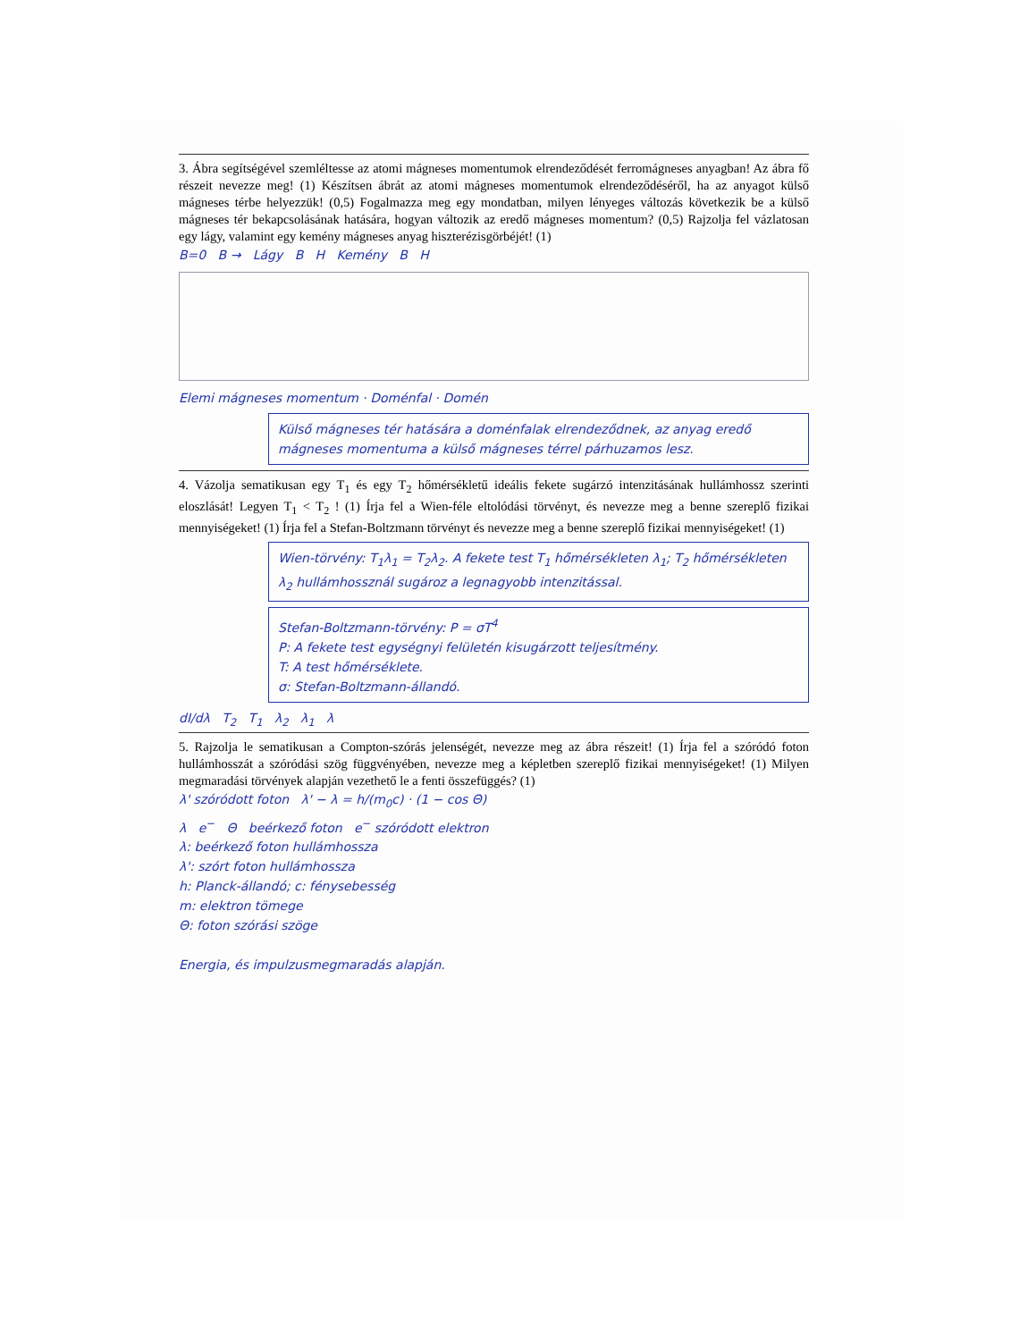3. Ábra segítségével szemléltesse az atomi mágneses momentumok elrendeződését ferromágneses anyagban! Az ábra fő részeit nevezze meg! (1) Készítsen ábrát az atomi mágneses momentumok elrendeződéséről, ha az anyagot külső mágneses térbe helyezzük! (0,5) Fogalmazza meg egy mondatban, milyen lényeges változás következik be a külső mágneses tér bekapcsolásának hatására, hogyan változik az eredő mágneses momentum? (0,5) Rajzolja fel vázlatosan egy lágy, valamint egy kemény mágneses anyag hiszterézisgörbéjét! (1)
B=0 B → Lágy B H Kemény B H
Elemi mágneses momentum · Doménfal · Domén
Külső mágneses tér hatására a doménfalak elrendeződnek, az anyag eredő mágneses momentuma a külső mágneses térrel párhuzamos lesz.
4. Vázolja sematikusan egy T<sub>1</sub> és egy T<sub>2</sub> hőmérsékletű ideális fekete sugárzó intenzitásának hullámhossz szerinti eloszlását! Legyen T<sub>1</sub> < T<sub>2</sub> ! (1) Írja fel a Wien-féle eltolódási törvényt, és nevezze meg a benne szereplő fizikai mennyiségeket! (1) Írja fel a Stefan-Boltzmann törvényt és nevezze meg a benne szereplő fizikai mennyiségeket! (1)
Wien-törvény: T<sub>1</sub>λ<sub>1</sub> = T<sub>2</sub>λ<sub>2</sub>. A fekete test T<sub>1</sub> hőmérsékleten λ<sub>1</sub>; T<sub>2</sub> hőmérsékleten λ<sub>2</sub> hullámhossznál sugároz a legnagyobb intenzitással.
Stefan-Boltzmann-törvény: P = σT<sup>4</sup>
P: A fekete test egységnyi felületén kisugárzott teljesítmény.
T: A test hőmérséklete.
σ: Stefan-Boltzmann-állandó.
dI/dλ T<sub>2</sub> T<sub>1</sub> λ<sub>2</sub> λ<sub>1</sub> λ
5. Rajzolja le sematikusan a Compton-szórás jelenségét, nevezze meg az ábra részeit! (1) Írja fel a szóródó foton hullámhosszát a szóródási szög függvényében, nevezze meg a képletben szereplő fizikai mennyiségeket! (1) Milyen megmaradási törvények alapján vezethető le a fenti összefüggés? (1)
λ' szóródott foton λ' − λ = h/(m<sub>0</sub>c) · (1 − cos Θ)
λ e<sup>−</sup> Θ beérkező foton e<sup>−</sup> szóródott elektron
λ: beérkező foton hullámhossza
λ': szórt foton hullámhossza
h: Planck-állandó; c: fénysebesség
m: elektron tömege
Θ: foton szórási szöge
Energia, és impulzusmegmaradás alapján.